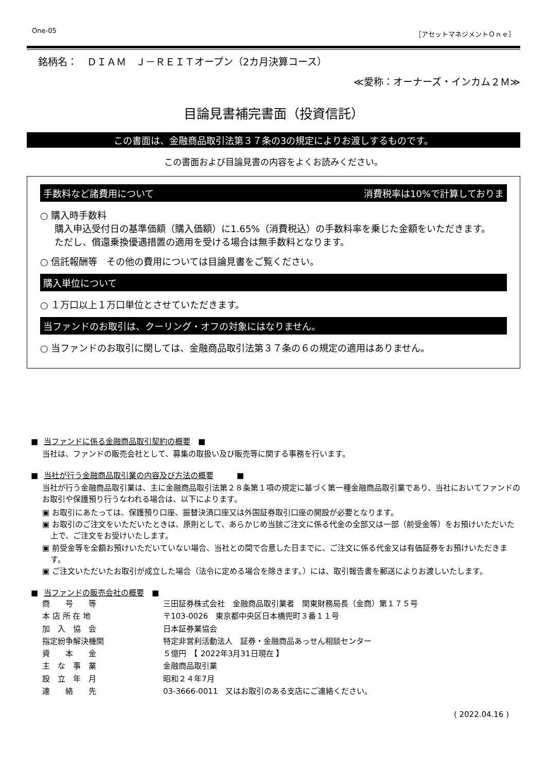One-05 ［アセットマネジメントＯｎｅ］
銘柄名：　ＤＩＡＭ　Ｊ－ＲＥＩＴオープン（2カ月決算コース）
≪愛称：オーナーズ・インカム２Ｍ≫
目論見書補完書面（投資信託）
この書面は、金融商品取引法第３７条の3の規定によりお渡しするものです。
この書面および目論見書の内容をよくお読みください。
手数料など諸費用について 消費税率は10%で計算しておりま
○ 購入時手数料
購入申込受付日の基準価額（購入価額）に1.65%（消費税込）の手数料率を乗じた金額をいただきます。
ただし、償還乗換優遇措置の適用を受ける場合は無手数料となります。
○ 信託報酬等　その他の費用については目論見書をご覧ください。
購入単位について
○ １万口以上１万口単位とさせていただきます。
当ファンドのお取引は、クーリング・オフの対象にはなりません。
○ 当ファンドのお取引に関しては、金融商品取引法第３７条の６の規定の適用はありません。
■ 当ファンドに係る金融商品取引契約の概要　■
当社は、ファンドの販売会社として、募集の取扱い及び販売等に関する事務を行います。
■ 当社が行う金融商品取引業の内容及び方法の概要　　　■
当社が行う金融商品取引業は、主に金融商品取引法第２８条第１項の規定に基づく第一種金融商品取引業であり、当社においてファンドのお取引や保護預り行うなわれる場合は、以下によります。
▣ お取引にあたっては、保護預り口座、振替決済口座又は外国証券取引口座の開設が必要となります。
▣ お取引のご注文をいただいたときは、原則として、あらかじめ当該ご注文に係る代金の全部又は一部（前受金等）をお預けいただいた上で、ご注文をお受けいたします。
▣ 前受金等を全額お預けいただいていない場合、当社との間で合意した日までに、ご注文に係る代金又は有価証券をお預けいただきます。
▣ ご注文いただいたお取引が成立した場合（法令に定める場合を除きます。）には、取引報告書を郵送によりお渡しいたします。
■ 当ファンドの販売会社の概要　■
| 商 号 等 | 三田証券株式会社 金融商品取引業者 関東財務局長（金商）第１７５号 |
| 本 店 所 在 地 | 〒103-0026 東京都中央区日本橋兜町３番１１号 |
| 加 入 協 会 | 日本証券業協会 |
| 指定紛争解決機関 | 特定非営利活動法人 証券・金融商品あっせん相談センター |
| 資 本 金 | ５億円 【 2022年3月31日現在 】 |
| 主 な 事 業 | 金融商品取引業 |
| 設 立 年 月 | 昭和２４年7月 |
| 連 絡 先 | 03-3666-0011 又はお取引のある支店にご連絡ください。 |
( 2022.04.16 )